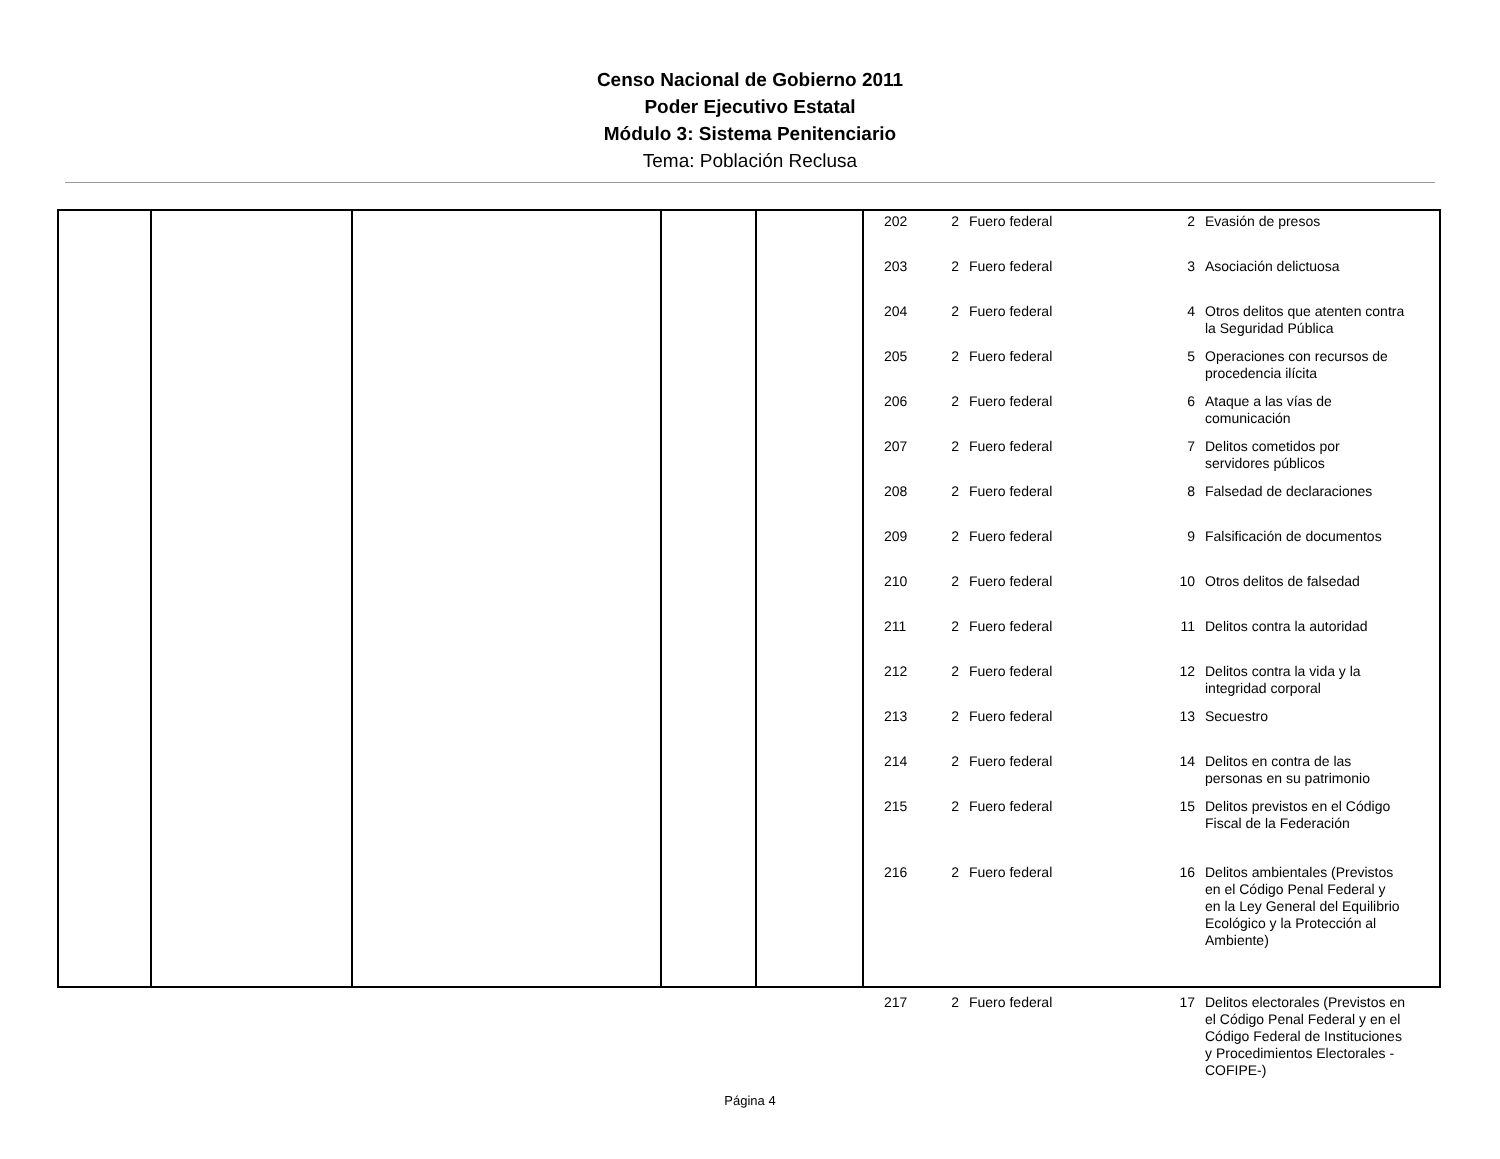Censo Nacional de Gobierno 2011
Poder Ejecutivo Estatal
Módulo 3: Sistema Penitenciario
Tema: Población Reclusa
| 202 | 2 | Fuero federal | 2 | Evasión de presos |
| 203 | 2 | Fuero federal | 3 | Asociación delictuosa |
| 204 | 2 | Fuero federal | 4 | Otros delitos que atenten contra la Seguridad Pública |
| 205 | 2 | Fuero federal | 5 | Operaciones con recursos de procedencia ilícita |
| 206 | 2 | Fuero federal | 6 | Ataque a las vías de comunicación |
| 207 | 2 | Fuero federal | 7 | Delitos cometidos por servidores públicos |
| 208 | 2 | Fuero federal | 8 | Falsedad de declaraciones |
| 209 | 2 | Fuero federal | 9 | Falsificación de documentos |
| 210 | 2 | Fuero federal | 10 | Otros delitos de falsedad |
| 211 | 2 | Fuero federal | 11 | Delitos contra la autoridad |
| 212 | 2 | Fuero federal | 12 | Delitos contra la vida y la integridad corporal |
| 213 | 2 | Fuero federal | 13 | Secuestro |
| 214 | 2 | Fuero federal | 14 | Delitos en contra de las personas en su patrimonio |
| 215 | 2 | Fuero federal | 15 | Delitos previstos en el Código Fiscal de la Federación |
| 216 | 2 | Fuero federal | 16 | Delitos ambientales (Previstos en el Código Penal Federal y en la Ley General del Equilibrio Ecológico y la Protección al Ambiente) |
| 217 | 2 | Fuero federal | 17 | Delitos electorales (Previstos en el Código Penal Federal y en el Código Federal de Instituciones y Procedimientos Electorales -COFIPE-) |
Página 4